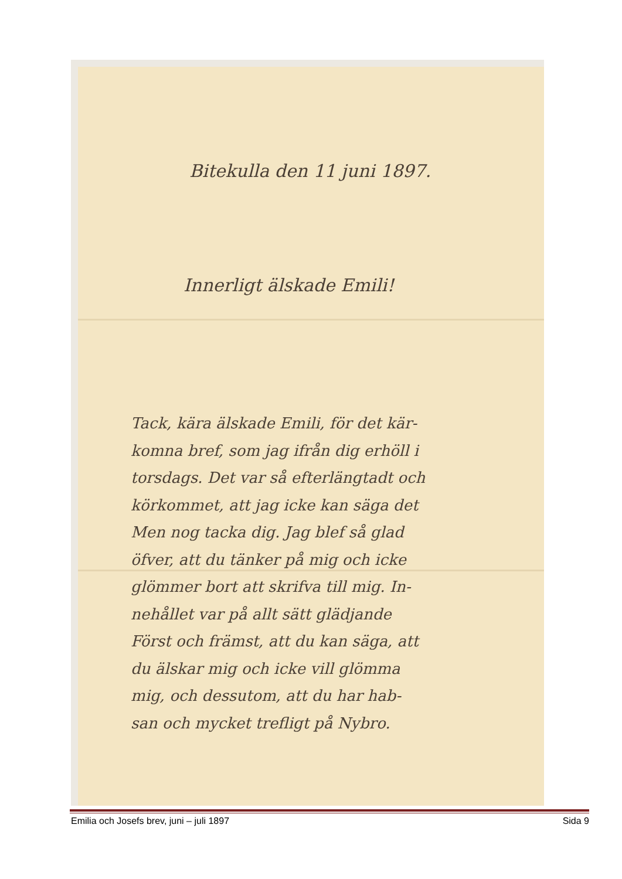Bitekulla den 11 juni 1897.
Innerligt älskade Emili!
Tack, kära älskade Emili, för det kär-
komna bref, som jag ifrån dig erhöll i
torsdags. Det var så efterlängtadt och
körkommet, att jag icke kan säga det
Men nog tacka dig. Jag blef så glad
öfver, att du tänker på mig och icke
glömmer bort att skrifva till mig. In-
nehållet var på allt sätt glädjande
Först och främst, att du kan säga, att
du älskar mig och icke vill glömma
mig, och dessutom, att du har hab-
san och mycket trefligt på Nybro.
Emilia och Josefs brev, juni – juli 1897 Sida 9